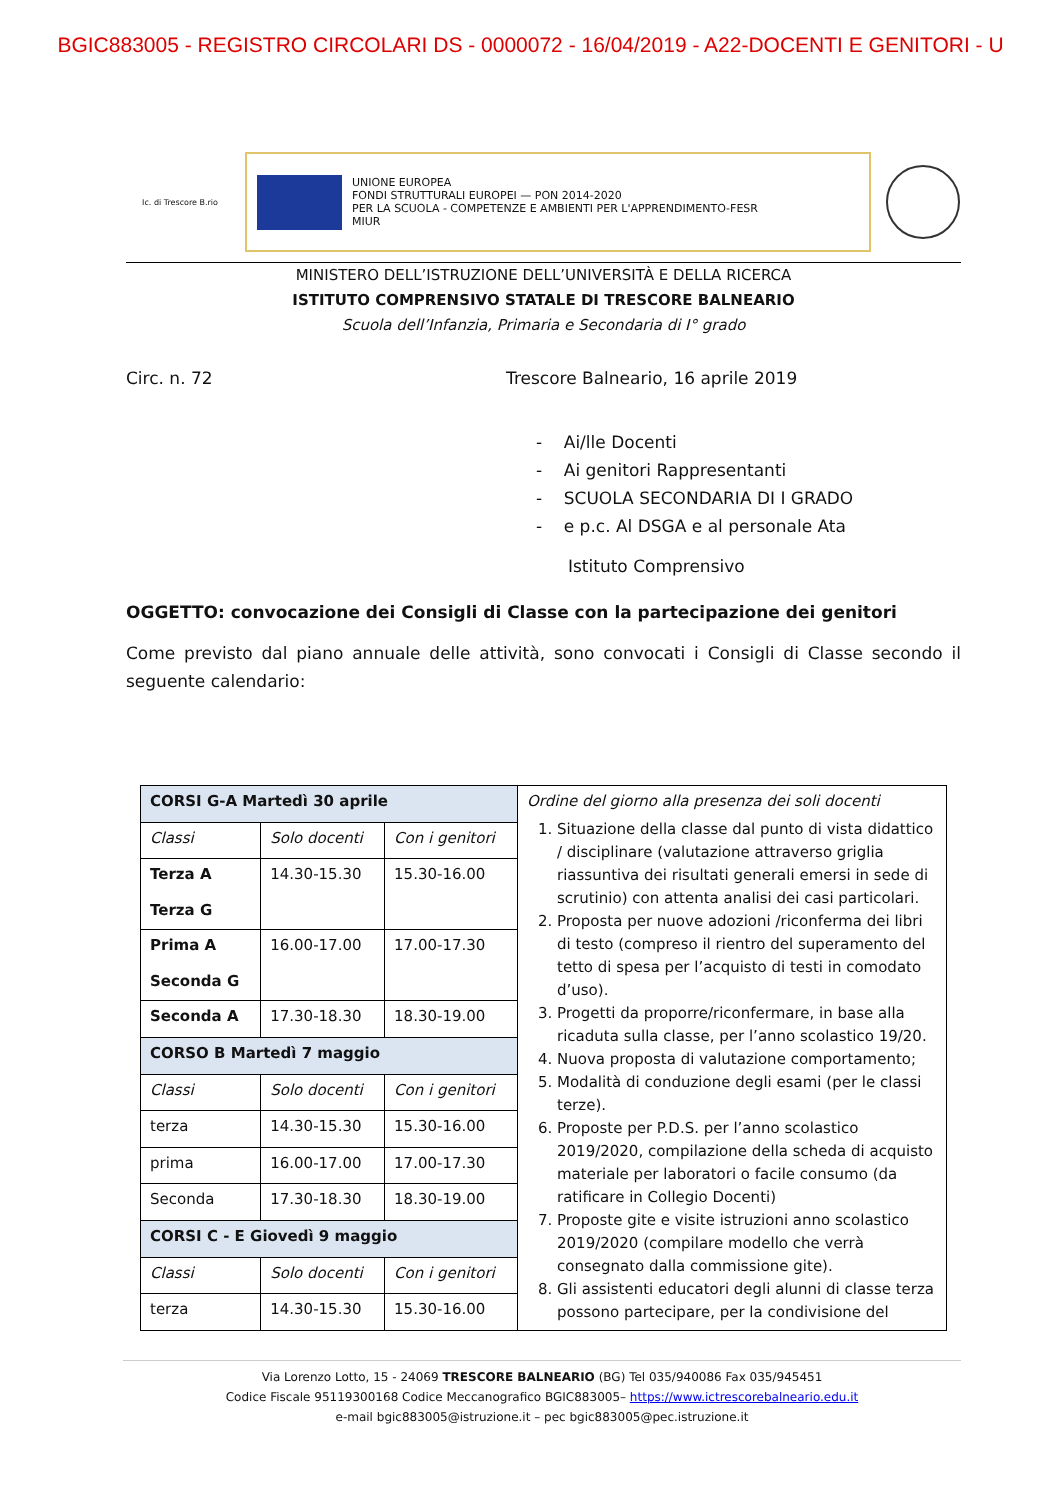BGIC883005 - REGISTRO CIRCOLARI DS - 0000072 - 16/04/2019 - A22-DOCENTI E GENITORI - U
Ic. di Trescore B.rio
UNIONE EUROPEA
FONDI STRUTTURALI EUROPEI — PON 2014-2020
PER LA SCUOLA - COMPETENZE E AMBIENTI PER L'APPRENDIMENTO-FESR
MIUR
MINISTERO DELL’ISTRUZIONE DELL’UNIVERSITÀ E DELLA RICERCA
ISTITUTO COMPRENSIVO STATALE DI TRESCORE BALNEARIO
Scuola dell’Infanzia, Primaria e Secondaria di I° grado
Circ. n. 72 Trescore Balneario, 16 aprile 2019
- Ai/lle Docenti
- Ai genitori Rappresentanti
- SCUOLA SECONDARIA DI I GRADO
- e p.c. Al DSGA e al personale Ata
Istituto Comprensivo
OGGETTO: convocazione dei Consigli di Classe con la partecipazione dei genitori
Come previsto dal piano annuale delle attività, sono convocati i Consigli di Classe secondo il seguente calendario:
| CORSI G-A Martedì 30 aprile | | | Ordine del giorno alla presenza dei soli docenti 1. Situazione della classe dal punto di vista didattico / disciplinare (valutazione attraverso griglia riassuntiva dei risultati generali emersi in sede di scrutinio) con attenta analisi dei casi particolari. 2. Proposta per nuove adozioni /riconferma dei libri di testo (compreso il rientro del superamento del tetto di spesa per l’acquisto di testi in comodato d’uso). 3. Progetti da proporre/riconfermare, in base alla ricaduta sulla classe, per l’anno scolastico 19/20. 4. Nuova proposta di valutazione comportamento; 5. Modalità di conduzione degli esami (per le classi terze). 6. Proposte per P.D.S. per l’anno scolastico 2019/2020, compilazione della scheda di acquisto materiale per laboratori o facile consumo (da ratificare in Collegio Docenti) 7. Proposte gite e visite istruzioni anno scolastico 2019/2020 (compilare modello che verrà consegnato dalla commissione gite). 8. Gli assistenti educatori degli alunni di classe terza possono partecipare, per la condivisione del |
| Classi | Solo docenti | Con i genitori | |
| Terza A Terza G | 14.30-15.30 | 15.30-16.00 | |
| Prima A Seconda G | 16.00-17.00 | 17.00-17.30 | |
| Seconda A | 17.30-18.30 | 18.30-19.00 | |
| CORSO B Martedì 7 maggio | | | |
| Classi | Solo docenti | Con i genitori | |
| terza | 14.30-15.30 | 15.30-16.00 | |
| prima | 16.00-17.00 | 17.00-17.30 | |
| Seconda | 17.30-18.30 | 18.30-19.00 | |
| CORSI C - E Giovedì 9 maggio | | | |
| Classi | Solo docenti | Con i genitori | |
| terza | 14.30-15.30 | 15.30-16.00 | |
Via Lorenzo Lotto, 15 - 24069 TRESCORE BALNEARIO (BG) Tel 035/940086 Fax 035/945451
Codice Fiscale 95119300168 Codice Meccanografico BGIC883005– https://www.ictrescorebalneario.edu.it
e-mail bgic883005@istruzione.it – pec bgic883005@pec.istruzione.it